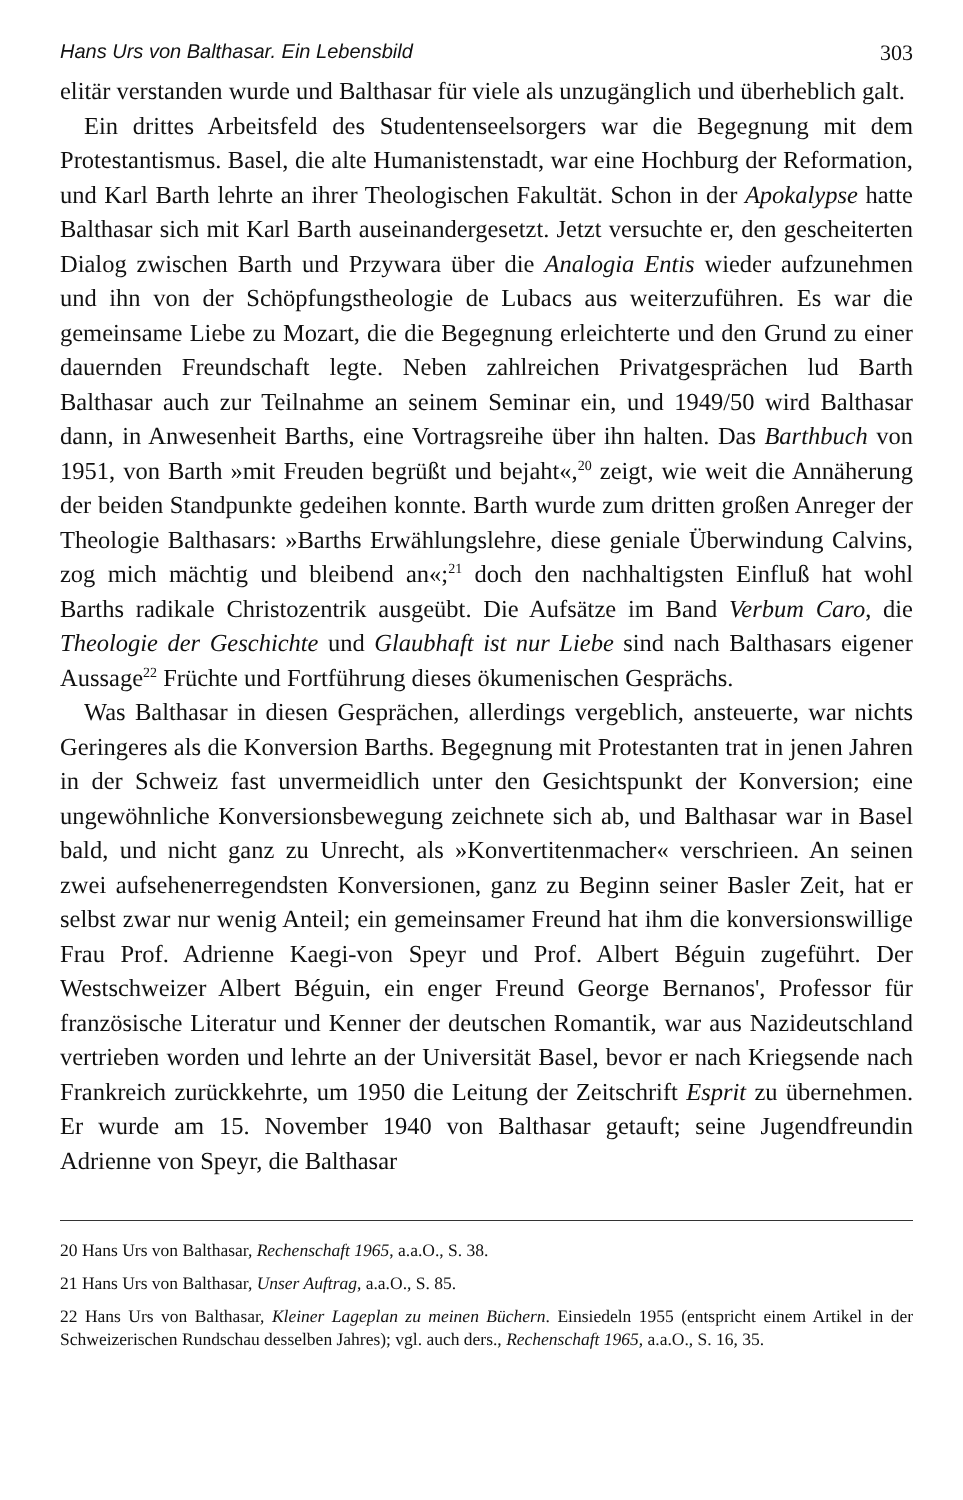Hans Urs von Balthasar. Ein Lebensbild 303
elitär verstanden wurde und Balthasar für viele als unzugänglich und überheblich galt.
Ein drittes Arbeitsfeld des Studentenseelsorgers war die Begegnung mit dem Protestantismus. Basel, die alte Humanistenstadt, war eine Hochburg der Reformation, und Karl Barth lehrte an ihrer Theologischen Fakultät. Schon in der Apokalypse hatte Balthasar sich mit Karl Barth auseinandergesetzt. Jetzt versuchte er, den gescheiterten Dialog zwischen Barth und Przywara über die Analogia Entis wieder aufzunehmen und ihn von der Schöpfungstheologie de Lubacs aus weiterzuführen. Es war die gemeinsame Liebe zu Mozart, die die Begegnung erleichterte und den Grund zu einer dauernden Freundschaft legte. Neben zahlreichen Privatgesprächen lud Barth Balthasar auch zur Teilnahme an seinem Seminar ein, und 1949/50 wird Balthasar dann, in Anwesenheit Barths, eine Vortragsreihe über ihn halten. Das Barthbuch von 1951, von Barth »mit Freuden begrüßt und bejaht«,<sup>20</sup> zeigt, wie weit die Annäherung der beiden Standpunkte gedeihen konnte. Barth wurde zum dritten großen Anreger der Theologie Balthasars: »Barths Erwählungslehre, diese geniale Überwindung Calvins, zog mich mächtig und bleibend an«;<sup>21</sup> doch den nachhaltigsten Einfluß hat wohl Barths radikale Christozentrik ausgeübt. Die Aufsätze im Band Verbum Caro, die Theologie der Geschichte und Glaubhaft ist nur Liebe sind nach Balthasars eigener Aussage<sup>22</sup> Früchte und Fortführung dieses ökumenischen Gesprächs.
Was Balthasar in diesen Gesprächen, allerdings vergeblich, ansteuerte, war nichts Geringeres als die Konversion Barths. Begegnung mit Protestanten trat in jenen Jahren in der Schweiz fast unvermeidlich unter den Gesichtspunkt der Konversion; eine ungewöhnliche Konversionsbewegung zeichnete sich ab, und Balthasar war in Basel bald, und nicht ganz zu Unrecht, als »Konvertitenmacher« verschrieen. An seinen zwei aufsehenerregendsten Konversionen, ganz zu Beginn seiner Basler Zeit, hat er selbst zwar nur wenig Anteil; ein gemeinsamer Freund hat ihm die konversionswillige Frau Prof. Adrienne Kaegi-von Speyr und Prof. Albert Béguin zugeführt. Der Westschweizer Albert Béguin, ein enger Freund George Bernanos', Professor für französische Literatur und Kenner der deutschen Romantik, war aus Nazideutschland vertrieben worden und lehrte an der Universität Basel, bevor er nach Kriegsende nach Frankreich zurückkehrte, um 1950 die Leitung der Zeitschrift Esprit zu übernehmen. Er wurde am 15. November 1940 von Balthasar getauft; seine Jugendfreundin Adrienne von Speyr, die Balthasar
20 Hans Urs von Balthasar, Rechenschaft 1965, a.a.O., S. 38.
21 Hans Urs von Balthasar, Unser Auftrag, a.a.O., S. 85.
22 Hans Urs von Balthasar, Kleiner Lageplan zu meinen Büchern. Einsiedeln 1955 (entspricht einem Artikel in der Schweizerischen Rundschau desselben Jahres); vgl. auch ders., Rechenschaft 1965, a.a.O., S. 16, 35.